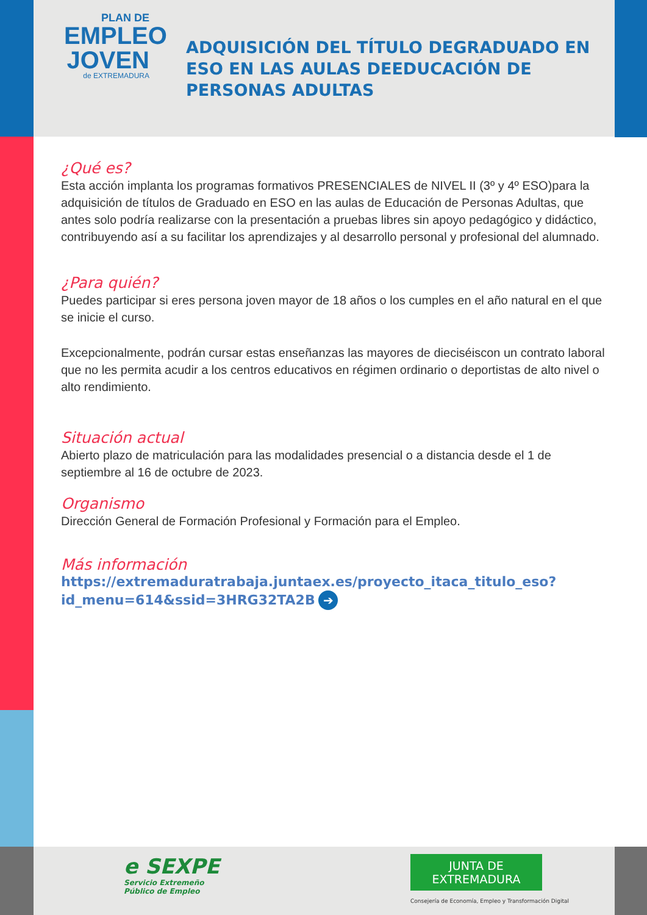PLAN DE
EMPLEO
JOVEN
de EXTREMADURA
ADQUISICIÓN DEL TÍTULO DEGRADUADO EN ESO EN LAS AULAS DEEDUCACIÓN DE PERSONAS ADULTAS
¿Qué es?
Esta acción implanta los programas formativos PRESENCIALES de NIVEL II (3º y 4º ESO)para la adquisición de títulos de Graduado en ESO en las aulas de Educación de Personas Adultas, que antes solo podría realizarse con la presentación a pruebas libres sin apoyo pedagógico y didáctico, contribuyendo así a su facilitar los aprendizajes y al desarrollo personal y profesional del alumnado.
¿Para quién?
Puedes participar si eres persona joven mayor de 18 años o los cumples en el año natural en el que se inicie el curso.
Excepcionalmente, podrán cursar estas enseñanzas las mayores de dieciséiscon un contrato laboral que no les permita acudir a los centros educativos en régimen ordinario o deportistas de alto nivel o alto rendimiento.
Situación actual
Abierto plazo de matriculación para las modalidades presencial o a distancia desde el 1 de septiembre al 16 de octubre de 2023.
Organismo
Dirección General de Formación Profesional y Formación para el Empleo.
Más información
https://extremaduratrabaja.juntaex.es/proyecto_itaca_titulo_eso?id_menu=614&ssid=3HRG32TA2B ➔
e SEXPE
Servicio Extremeño
Público de Empleo
JUNTA DE EXTREMADURA
Consejería de Economía, Empleo y Transformación Digital